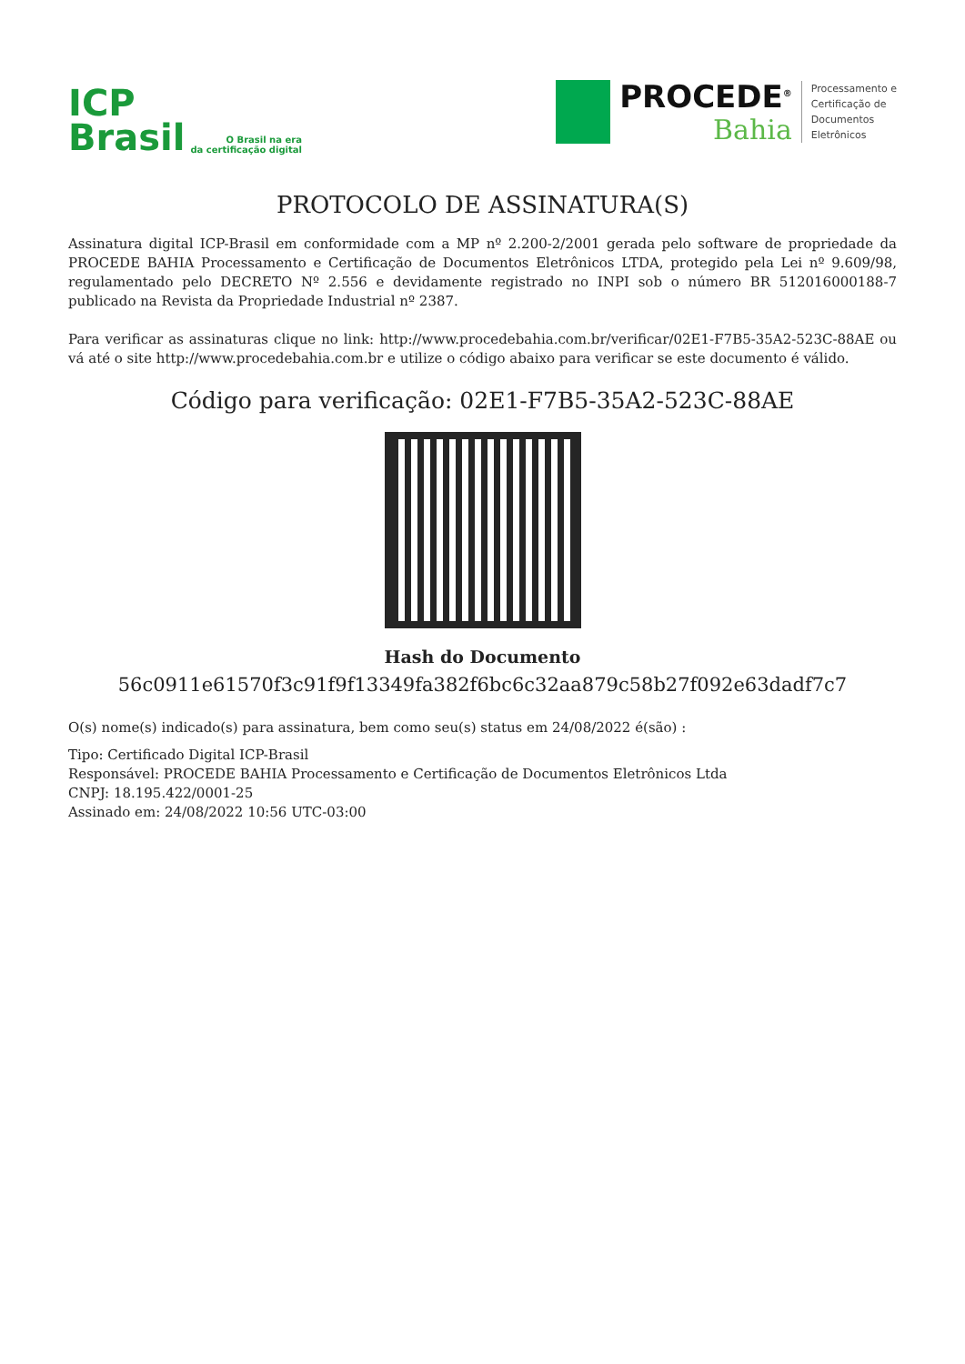ICP
Brasil
O Brasil na era
da certificação digital
PROCEDE<sup>®</sup>
Bahia
Processamento e
Certificação de
Documentos
Eletrônicos
PROTOCOLO DE ASSINATURA(S)
Assinatura digital ICP-Brasil em conformidade com a MP nº 2.200-2/2001 gerada pelo software de propriedade da PROCEDE BAHIA Processamento e Certificação de Documentos Eletrônicos LTDA, protegido pela Lei nº 9.609/98, regulamentado pelo DECRETO Nº 2.556 e devidamente registrado no INPI sob o número BR 512016000188-7 publicado na Revista da Propriedade Industrial nº 2387.
Para verificar as assinaturas clique no link: http://www.procedebahia.com.br/verificar/02E1-F7B5-35A2-523C-88AE ou vá até o site http://www.procedebahia.com.br e utilize o código abaixo para verificar se este documento é válido.
Código para verificação: 02E1-F7B5-35A2-523C-88AE
Hash do Documento
56c0911e61570f3c91f9f13349fa382f6bc6c32aa879c58b27f092e63dadf7c7
O(s) nome(s) indicado(s) para assinatura, bem como seu(s) status em 24/08/2022 é(são) :
Tipo: Certificado Digital ICP-Brasil
Responsável: PROCEDE BAHIA Processamento e Certificação de Documentos Eletrônicos Ltda
CNPJ: 18.195.422/0001-25
Assinado em: 24/08/2022 10:56 UTC-03:00